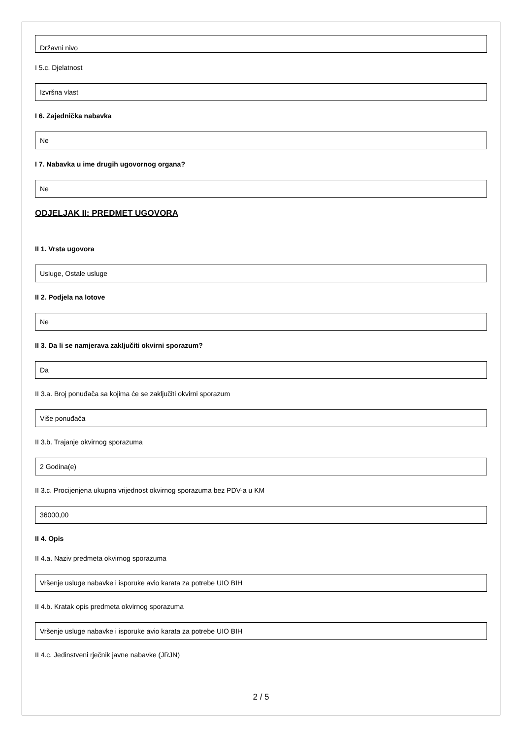Državni nivo
I 5.c. Djelatnost
Izvršna vlast
I 6. Zajednička nabavka
Ne
I 7. Nabavka u ime drugih ugovornog organa?
Ne
ODJELJAK II: PREDMET UGOVORA
II 1. Vrsta ugovora
Usluge, Ostale usluge
II 2. Podjela na lotove
Ne
II 3. Da li se namjerava zaključiti okvirni sporazum?
Da
II 3.a. Broj ponuđača sa kojima će se zaključiti okvirni sporazum
Više ponuđača
II 3.b. Trajanje okvirnog sporazuma
2 Godina(e)
II 3.c. Procijenjena ukupna vrijednost okvirnog sporazuma bez PDV-a u KM
36000,00
II 4. Opis
II 4.a. Naziv predmeta okvirnog sporazuma
Vršenje usluge nabavke i isporuke avio karata za potrebe UIO BIH
II 4.b. Kratak opis predmeta okvirnog sporazuma
Vršenje usluge nabavke i isporuke avio karata za potrebe UIO BIH
II 4.c. Jedinstveni rječnik javne nabavke (JRJN)
2 / 5